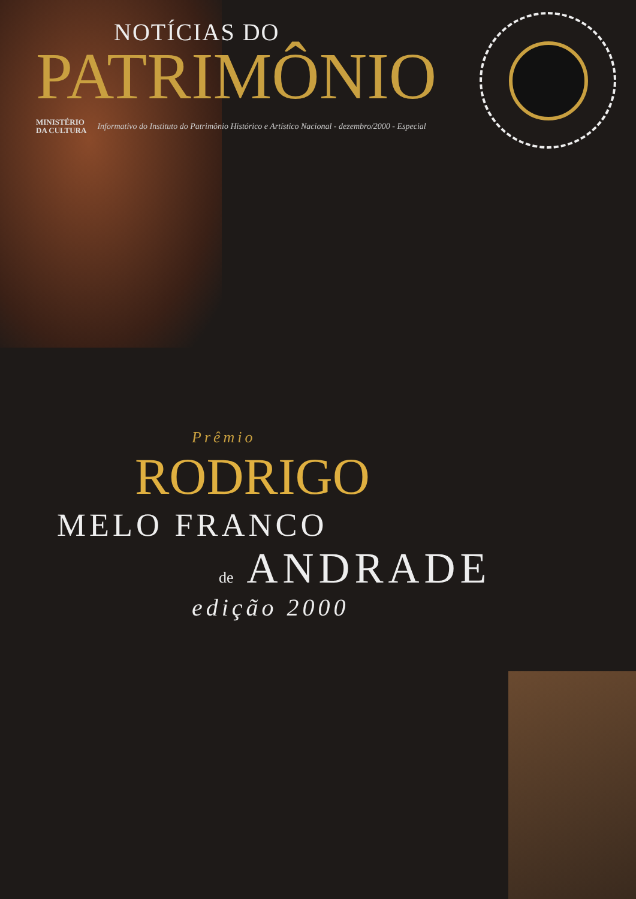NOTÍCIAS DO
PATRIMÔNIO
MINISTÉRIO
DA CULTURA
Informativo do Instituto do Patrimônio Histórico e Artístico Nacional - dezembro/2000 - Especial
Prêmio
RODRIGO
MELO FRANCO
de ANDRADE
edição 2000